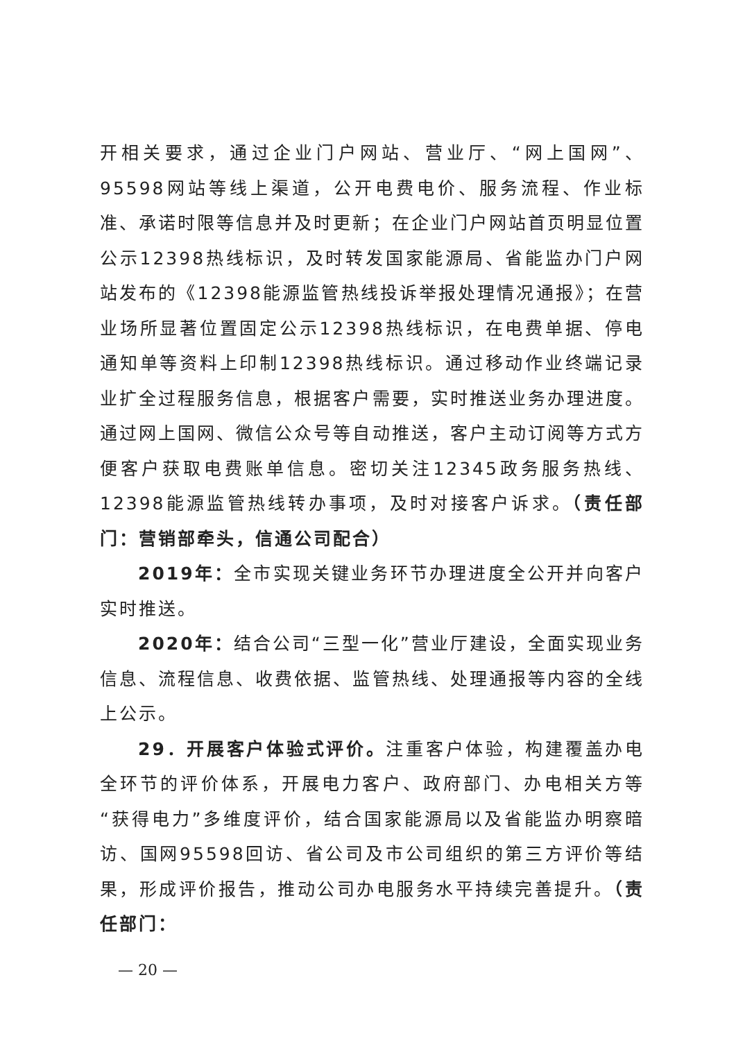开相关要求，通过企业门户网站、营业厅、“网上国网”、95598网站等线上渠道，公开电费电价、服务流程、作业标准、承诺时限等信息并及时更新；在企业门户网站首页明显位置公示12398热线标识，及时转发国家能源局、省能监办门户网站发布的《12398能源监管热线投诉举报处理情况通报》；在营业场所显著位置固定公示12398热线标识，在电费单据、停电通知单等资料上印制12398热线标识。通过移动作业终端记录业扩全过程服务信息，根据客户需要，实时推送业务办理进度。通过网上国网、微信公众号等自动推送，客户主动订阅等方式方便客户获取电费账单信息。密切关注12345政务服务热线、12398能源监管热线转办事项，及时对接客户诉求。（责任部门：营销部牵头，信通公司配合）
2019年：全市实现关键业务环节办理进度全公开并向客户实时推送。
2020年：结合公司“三型一化”营业厅建设，全面实现业务信息、流程信息、收费依据、监管热线、处理通报等内容的全线上公示。
29．开展客户体验式评价。注重客户体验，构建覆盖办电全环节的评价体系，开展电力客户、政府部门、办电相关方等“获得电力”多维度评价，结合国家能源局以及省能监办明察暗访、国网95598回访、省公司及市公司组织的第三方评价等结果，形成评价报告，推动公司办电服务水平持续完善提升。（责任部门：
— 20 —